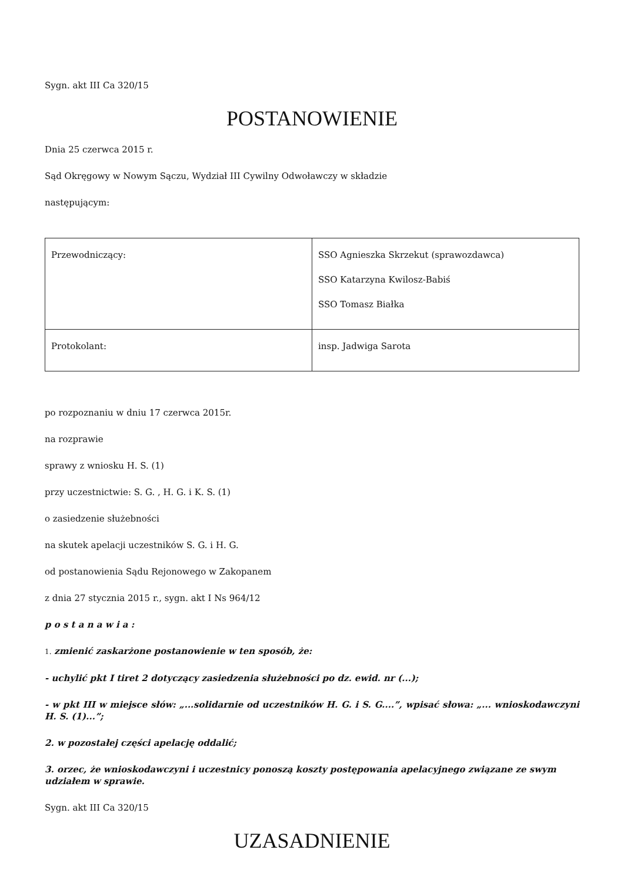Sygn. akt III Ca 320/15
POSTANOWIENIE
Dnia 25 czerwca 2015 r.
Sąd Okręgowy w Nowym Sączu, Wydział III Cywilny Odwoławczy w składzie
następującym:
| Przewodniczący: | SSO Agnieszka Skrzekut (sprawozdawca) SSO Katarzyna Kwilosz-Babiś SSO Tomasz Białka |
| Protokolant: | insp. Jadwiga Sarota |
po rozpoznaniu w dniu 17 czerwca 2015r.
na rozprawie
sprawy z wniosku H. S. (1)
przy uczestnictwie: S. G. , H. G. i K. S. (1)
o zasiedzenie służebności
na skutek apelacji uczestników S. G. i H. G.
od postanowienia Sądu Rejonowego w Zakopanem
z dnia 27 stycznia 2015 r., sygn. akt I Ns 964/12
p o s t a n a w i a :
1. zmienić zaskarżone postanowienie w ten sposób, że:
- uchylić pkt I tiret 2 dotyczący zasiedzenia służebności po dz. ewid. nr (...);
- w pkt III w miejsce słów: „...solidarnie od uczestników H. G. i S. G....”, wpisać słowa: „... wnioskodawczyni H. S. (1)...”;
2. w pozostałej części apelację oddalić;
3. orzec, że wnioskodawczyni i uczestnicy ponoszą koszty postępowania apelacyjnego związane ze swym udziałem w sprawie.
Sygn. akt III Ca 320/15
UZASADNIENIE